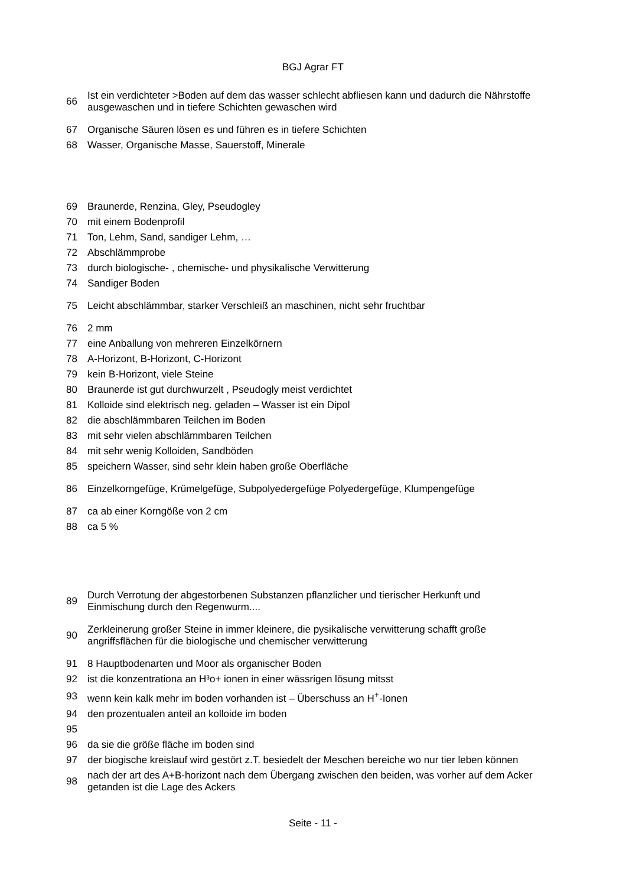BGJ Agrar FT
66 Ist ein verdichteter >Boden auf dem das wasser schlecht abfliesen kann und dadurch die Nährstoffe ausgewaschen und in tiefere Schichten gewaschen wird
67 Organische Säuren lösen es und führen es in tiefere Schichten
68 Wasser, Organische Masse, Sauerstoff, Minerale
69 Braunerde, Renzina, Gley, Pseudogley
70 mit einem Bodenprofil
71 Ton, Lehm, Sand, sandiger Lehm, …
72 Abschlämmprobe
73 durch biologische- , chemische- und physikalische Verwitterung
74 Sandiger Boden
75 Leicht abschlämmbar, starker Verschleiß an maschinen, nicht sehr fruchtbar
76 2 mm
77 eine Anballung von mehreren Einzelkörnern
78 A-Horizont, B-Horizont, C-Horizont
79 kein B-Horizont, viele Steine
80 Braunerde ist gut durchwurzelt , Pseudogly meist verdichtet
81 Kolloide sind elektrisch neg. geladen – Wasser ist ein Dipol
82 die abschlämmbaren Teilchen im Boden
83 mit sehr vielen abschlämmbaren Teilchen
84 mit sehr wenig Kolloiden, Sandböden
85 speichern Wasser, sind sehr klein haben große Oberfläche
86 Einzelkorngefüge, Krümelgefüge, Subpolyedergefüge Polyedergefüge, Klumpengefüge
87 ca ab einer Korngöße von 2 cm
88 ca 5 %
89 Durch Verrotung der abgestorbenen Substanzen pflanzlicher und tierischer Herkunft und Einmischung durch den Regenwurm....
90 Zerkleinerung großer Steine in immer kleinere, die pysikalische verwitterung schafft große angriffsflächen für die biologische und chemischer verwitterung
91 8 Hauptbodenarten und Moor als organischer Boden
92 ist die konzentrationa an H³o+ ionen in einer wässrigen lösung mitsst
93 wenn kein kalk mehr im boden vorhanden ist – Überschuss an H<sup>+</sup>-Ionen
94 den prozentualen anteil an kolloide im boden
95
96 da sie die größe fläche im boden sind
97 der biogische kreislauf wird gestört z.T. besiedelt der Meschen bereiche wo nur tier leben können
98 nach der art des A+B-horizont nach dem Übergang zwischen den beiden, was vorher auf dem Acker getanden ist die Lage des Ackers
Seite - 11 -